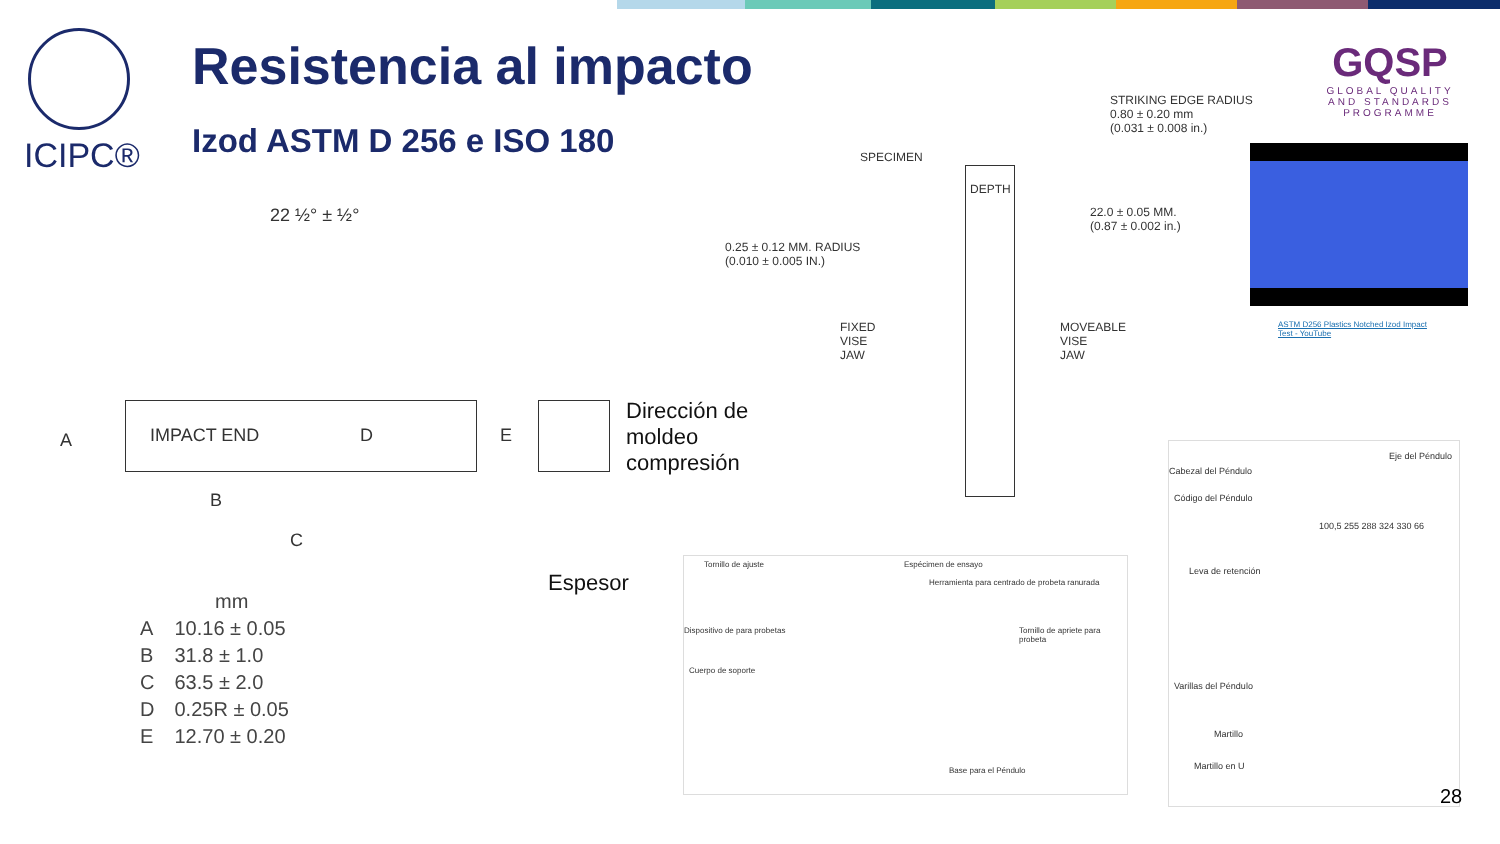ICIPC®
Resistencia al impacto
Izod ASTM D 256 e ISO 180
GQSP
GLOBAL QUALITY
AND STANDARDS PROGRAMME
22 ½° ± ½°
IMPACT END D
A
B
C
E
Dirección de
moldeo
compresión
Espesor
| | mm |
| --- | --- |
| A | 10.16 ± 0.05 |
| B | 31.8 ± 1.0 |
| C | 63.5 ± 2.0 |
| D | 0.25R ± 0.05 |
| E | 12.70 ± 0.20 |
STRIKING EDGE RADIUS
0.80 ± 0.20 mm
(0.031 ± 0.008 in.)
SPECIMEN
DEPTH
22.0 ± 0.05 MM.
(0.87 ± 0.002 in.)
0.25 ± 0.12 MM. RADIUS
(0.010 ± 0.005 IN.)
FIXED
VISE
JAW
MOVEABLE
VISE
JAW
ASTM D256 Plastics Notched Izod Impact
Test - YouTube
Tornillo de ajuste Espécimen de ensayo
Herramienta para centrado de probeta ranurada
Dispositivo de para probetas
Tornillo de apriete para probeta
Cuerpo de soporte
Base para el Péndulo
Eje del Péndulo
Cabezal del Péndulo
Código del Péndulo
Leva de retención
Varillas del Péndulo
Martillo
Martillo en U
100,5 255 288 324 330 66
28